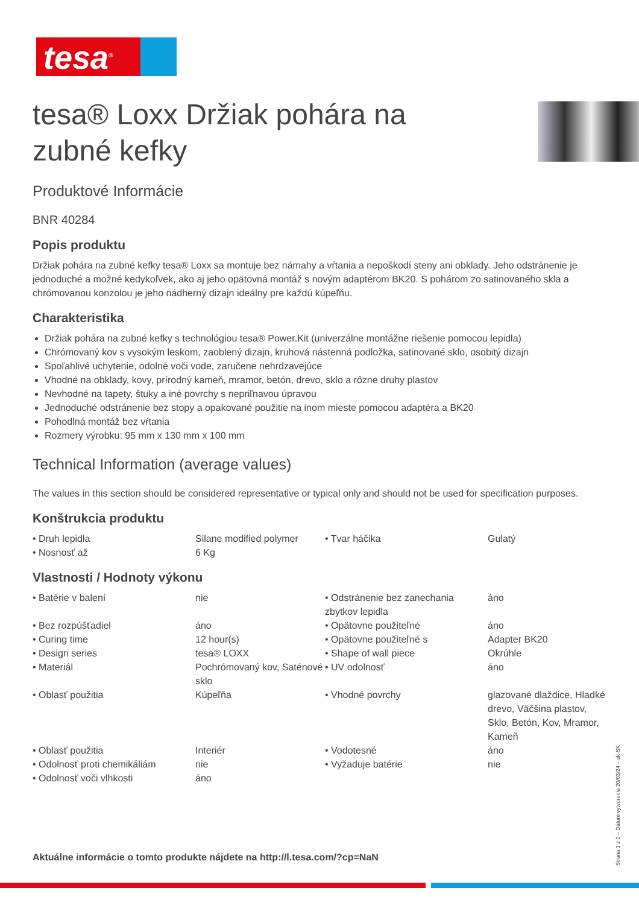tesa<sup>®</sup>
tesa® Loxx Držiak pohára na zubné kefky
Produktové Informácie
BNR 40284
Popis produktu
Držiak pohára na zubné kefky tesa® Loxx sa montuje bez námahy a vŕtania a nepoškodí steny ani obklady. Jeho odstránenie je jednoduché a možné kedykoľvek, ako aj jeho opätovná montáž s novým adaptérom BK20. S pohárom zo satinovaného skla a chrómovanou konzolou je jeho nádherný dizajn ideálny pre každú kúpeľňu.
Charakteristika
Držiak pohára na zubné kefky s technológiou tesa® Power.Kit (univerzálne montážne riešenie pomocou lepidla)
Chrómovaný kov s vysokým leskom, zaoblený dizajn, kruhová nástenná podložka, satinované sklo, osobitý dizajn
Spoľahlivé uchytenie, odolné voči vode, zaručene nehrdzavejúce
Vhodné na obklady, kovy, prírodný kameň, mramor, betón, drevo, sklo a rôzne druhy plastov
Nevhodné na tapety, štuky a iné povrchy s nepriľnavou úpravou
Jednoduché odstránenie bez stopy a opakované použitie na inom mieste pomocou adaptéra a BK20
Pohodlná montáž bez vŕtania
Rozmery výrobku: 95 mm x 130 mm x 100 mm
Technical Information (average values)
The values in this section should be considered representative or typical only and should not be used for specification purposes.
Konštrukcia produktu
| • Druh lepidla | Silane modified polymer | • Tvar háčika | Gulatý |
| • Nosnosť až | 6 Kg | | |
Vlastnosti / Hodnoty výkonu
| • Batérie v balení | nie | • Odstránenie bez zanechania zbytkov lepidla | áno |
| • Bez rozpúšťadiel | áno | • Opätovne použiteľné | áno |
| • Curing time | 12 hour(s) | • Opätovne použiteľné s | Adapter BK20 |
| • Design series | tesa® LOXX | • Shape of wall piece | Okrúhle |
| • Materiál | Pochrómovaný kov, Saténové sklo | • UV odolnosť | áno |
| • Oblasť použitia | Kúpeľňa | • Vhodné povrchy | glazované dlaždice, Hladké drevo, Väčšina plastov, Sklo, Betón, Kov, Mramor, Kameň |
| • Oblasť použitia | Interiér | • Vodotesné | áno |
| • Odolnosť proti chemikáliám | nie | • Vyžaduje batérie | nie |
| • Odolnosť voči vlhkosti | áno | | |
Aktuálne informácie o tomto produkte nájdete na http://l.tesa.com/?cp=NaN
Strana 1 z 2 – Dátum vytvorenia 20/03/24 – sk-SK